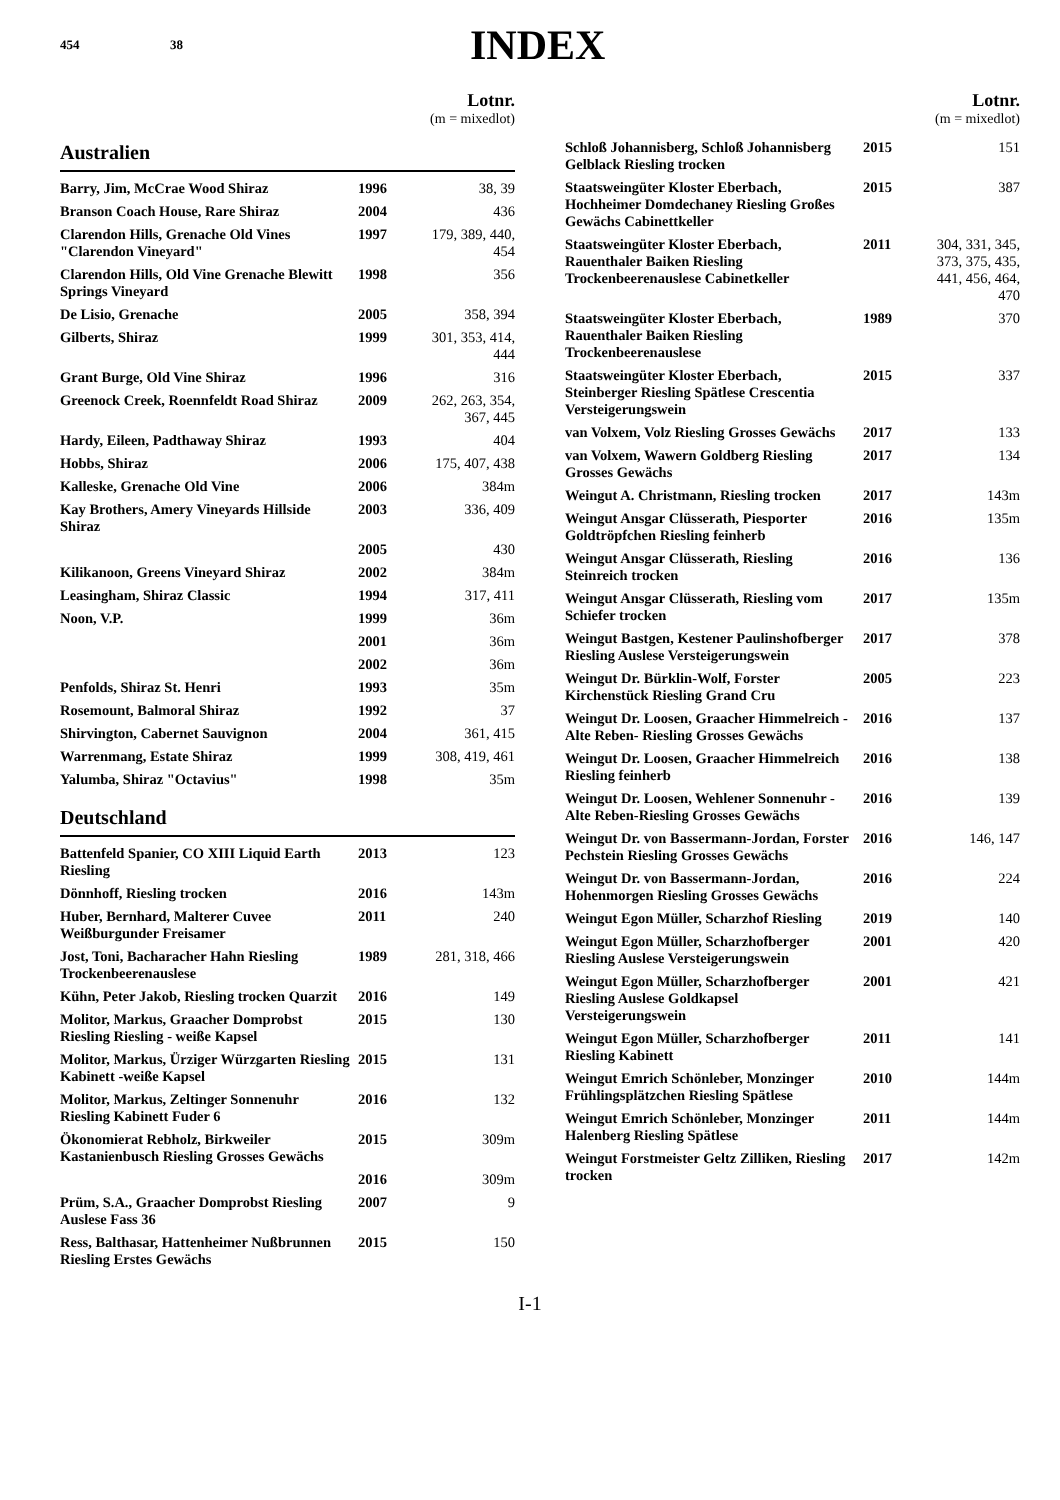454 38
INDEX
Lotnr.
(m = mixedlot)
Australien
| Barry, Jim, McCrae Wood Shiraz | 1996 | 38, 39 |
| Branson Coach House, Rare Shiraz | 2004 | 436 |
| Clarendon Hills, Grenache Old Vines "Clarendon Vineyard" | 1997 | 179, 389, 440, 454 |
| Clarendon Hills, Old Vine Grenache Blewitt Springs Vineyard | 1998 | 356 |
| De Lisio, Grenache | 2005 | 358, 394 |
| Gilberts, Shiraz | 1999 | 301, 353, 414, 444 |
| Grant Burge, Old Vine Shiraz | 1996 | 316 |
| Greenock Creek, Roennfeldt Road Shiraz | 2009 | 262, 263, 354, 367, 445 |
| Hardy, Eileen, Padthaway Shiraz | 1993 | 404 |
| Hobbs, Shiraz | 2006 | 175, 407, 438 |
| Kalleske, Grenache Old Vine | 2006 | 384m |
| Kay Brothers, Amery Vineyards Hillside Shiraz | 2003 | 336, 409 |
| | 2005 | 430 |
| Kilikanoon, Greens Vineyard Shiraz | 2002 | 384m |
| Leasingham, Shiraz Classic | 1994 | 317, 411 |
| Noon, V.P. | 1999 | 36m |
| | 2001 | 36m |
| | 2002 | 36m |
| Penfolds, Shiraz St. Henri | 1993 | 35m |
| Rosemount, Balmoral Shiraz | 1992 | 37 |
| Shirvington, Cabernet Sauvignon | 2004 | 361, 415 |
| Warrenmang, Estate Shiraz | 1999 | 308, 419, 461 |
| Yalumba, Shiraz "Octavius" | 1998 | 35m |
Deutschland
| Battenfeld Spanier, CO XIII Liquid Earth Riesling | 2013 | 123 |
| Dönnhoff, Riesling trocken | 2016 | 143m |
| Huber, Bernhard, Malterer Cuvee Weißburgunder Freisamer | 2011 | 240 |
| Jost, Toni, Bacharacher Hahn Riesling Trockenbeerenauslese | 1989 | 281, 318, 466 |
| Kühn, Peter Jakob, Riesling trocken Quarzit | 2016 | 149 |
| Molitor, Markus, Graacher Domprobst Riesling Riesling - weiße Kapsel | 2015 | 130 |
| Molitor, Markus, Ürziger Würzgarten Riesling Kabinett -weiße Kapsel | 2015 | 131 |
| Molitor, Markus, Zeltinger Sonnenuhr Riesling Kabinett Fuder 6 | 2016 | 132 |
| Ökonomierat Rebholz, Birkweiler Kastanienbusch Riesling Grosses Gewächs | 2015 | 309m |
| | 2016 | 309m |
| Prüm, S.A., Graacher Domprobst Riesling Auslese Fass 36 | 2007 | 9 |
| Ress, Balthasar, Hattenheimer Nußbrunnen Riesling Erstes Gewächs | 2015 | 150 |
Lotnr.
(m = mixedlot)
| Schloß Johannisberg, Schloß Johannisberg Gelblack Riesling trocken | 2015 | 151 |
| Staatsweingüter Kloster Eberbach, Hochheimer Domdechaney Riesling Großes Gewächs Cabinettkeller | 2015 | 387 |
| Staatsweingüter Kloster Eberbach, Rauenthaler Baiken Riesling Trockenbeerenauslese Cabinetkeller | 2011 | 304, 331, 345, 373, 375, 435, 441, 456, 464, 470 |
| Staatsweingüter Kloster Eberbach, Rauenthaler Baiken Riesling Trockenbeerenauslese | 1989 | 370 |
| Staatsweingüter Kloster Eberbach, Steinberger Riesling Spätlese Crescentia Versteigerungswein | 2015 | 337 |
| van Volxem, Volz Riesling Grosses Gewächs | 2017 | 133 |
| van Volxem, Wawern Goldberg Riesling Grosses Gewächs | 2017 | 134 |
| Weingut A. Christmann, Riesling trocken | 2017 | 143m |
| Weingut Ansgar Clüsserath, Piesporter Goldtröpfchen Riesling feinherb | 2016 | 135m |
| Weingut Ansgar Clüsserath, Riesling Steinreich trocken | 2016 | 136 |
| Weingut Ansgar Clüsserath, Riesling vom Schiefer trocken | 2017 | 135m |
| Weingut Bastgen, Kestener Paulinshofberger Riesling Auslese Versteigerungswein | 2017 | 378 |
| Weingut Dr. Bürklin-Wolf, Forster Kirchenstück Riesling Grand Cru | 2005 | 223 |
| Weingut Dr. Loosen, Graacher Himmelreich -Alte Reben- Riesling Grosses Gewächs | 2016 | 137 |
| Weingut Dr. Loosen, Graacher Himmelreich Riesling feinherb | 2016 | 138 |
| Weingut Dr. Loosen, Wehlener Sonnenuhr -Alte Reben-Riesling Grosses Gewächs | 2016 | 139 |
| Weingut Dr. von Bassermann-Jordan, Forster Pechstein Riesling Grosses Gewächs | 2016 | 146, 147 |
| Weingut Dr. von Bassermann-Jordan, Hohenmorgen Riesling Grosses Gewächs | 2016 | 224 |
| Weingut Egon Müller, Scharzhof Riesling | 2019 | 140 |
| Weingut Egon Müller, Scharzhofberger Riesling Auslese Versteigerungswein | 2001 | 420 |
| Weingut Egon Müller, Scharzhofberger Riesling Auslese Goldkapsel Versteigerungswein | 2001 | 421 |
| Weingut Egon Müller, Scharzhofberger Riesling Kabinett | 2011 | 141 |
| Weingut Emrich Schönleber, Monzinger Frühlingsplätzchen Riesling Spätlese | 2010 | 144m |
| Weingut Emrich Schönleber, Monzinger Halenberg Riesling Spätlese | 2011 | 144m |
| Weingut Forstmeister Geltz Zilliken, Riesling trocken | 2017 | 142m |
I-1